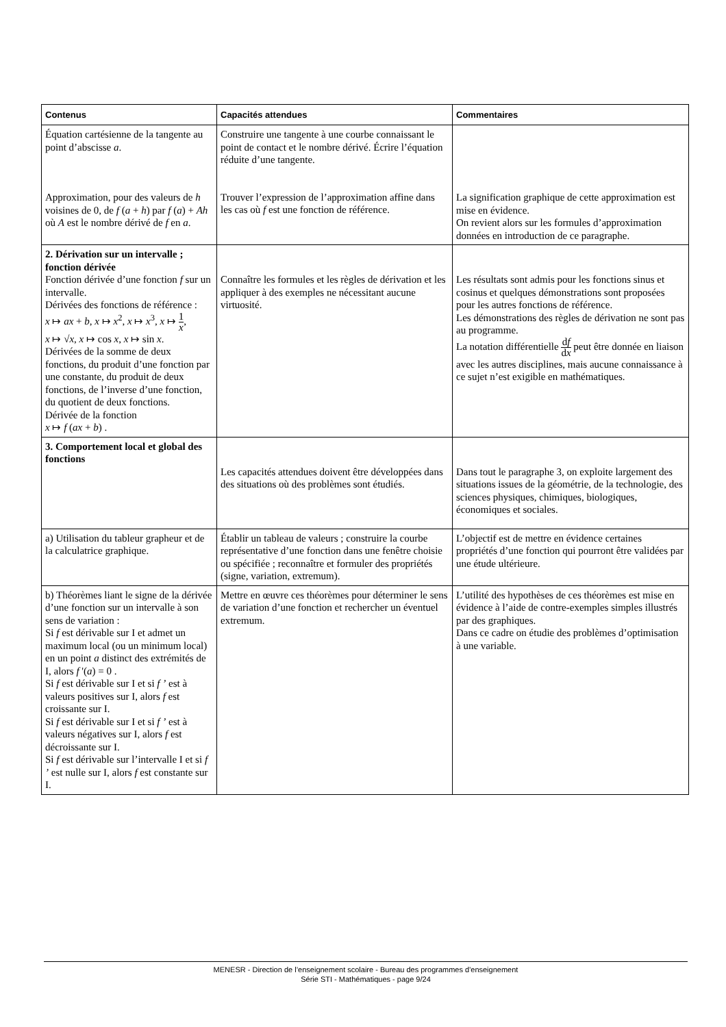| Contenus | Capacités attendues | Commentaires |
| --- | --- | --- |
| Équation cartésienne de la tangente au point d’abscisse a . Approximation, pour des valeurs de h voisines de 0, de f ( a + h ) par f ( a ) + Ah où A est le nombre dérivé de f en a . | Construire une tangente à une courbe connaissant le point de contact et le nombre dérivé. Écrire l’équation réduite d’une tangente. Trouver l’expression de l’approximation affine dans les cas où f est une fonction de référence. | La signification graphique de cette approximation est mise en évidence. On revient alors sur les formules d’approximation données en introduction de ce paragraphe. |
| 2. Dérivation sur un intervalle ; fonction dérivée Fonction dérivée d’une fonction f sur un intervalle. Dérivées des fonctions de référence : x ↦ ax + b , x ↦ x<sup>2</sup>, x ↦ x<sup>3</sup>, x ↦ 1 x , x ↦ √ x , x ↦ cos x , x ↦ sin x . Dérivées de la somme de deux fonctions, du produit d’une fonction par une constante, du produit de deux fonctions, de l’inverse d’une fonction, du quotient de deux fonctions. Dérivée de la fonction x ↦ f ( ax + b ) . | Connaître les formules et les règles de dérivation et les appliquer à des exemples ne nécessitant aucune virtuosité. | Les résultats sont admis pour les fonctions sinus et cosinus et quelques démonstrations sont proposées pour les autres fonctions de référence. Les démonstrations des règles de dérivation ne sont pas au programme. La notation différentielle d f d x peut être donnée en liaison avec les autres disciplines, mais aucune connaissance à ce sujet n’est exigible en mathématiques. |
| 3. Comportement local et global des fonctions | Les capacités attendues doivent être développées dans des situations où des problèmes sont étudiés. | Dans tout le paragraphe 3, on exploite largement des situations issues de la géométrie, de la technologie, des sciences physiques, chimiques, biologiques, économiques et sociales. |
| a) Utilisation du tableur grapheur et de la calculatrice graphique. | Établir un tableau de valeurs ; construire la courbe représentative d’une fonction dans une fenêtre choisie ou spécifiée ; reconnaître et formuler des propriétés (signe, variation, extremum). | L’objectif est de mettre en évidence certaines propriétés d’une fonction qui pourront être validées par une étude ultérieure. |
| b) Théorèmes liant le signe de la dérivée d’une fonction sur un intervalle à son sens de variation : Si f est dérivable sur I et admet un maximum local (ou un minimum local) en un point a distinct des extrémités de I, alors f '( a ) = 0 . Si f est dérivable sur I et si f ’ est à valeurs positives sur I, alors f est croissante sur I. Si f est dérivable sur I et si f ’ est à valeurs négatives sur I, alors f est décroissante sur I. Si f est dérivable sur l’intervalle I et si f ’ est nulle sur I, alors f est constante sur I. | Mettre en œuvre ces théorèmes pour déterminer le sens de variation d’une fonction et rechercher un éventuel extremum. | L’utilité des hypothèses de ces théorèmes est mise en évidence à l’aide de contre-exemples simples illustrés par des graphiques. Dans ce cadre on étudie des problèmes d’optimisation à une variable. |
MENESR - Direction de l’enseignement scolaire - Bureau des programmes d'enseignement
Série STI - Mathématiques - page 9/24